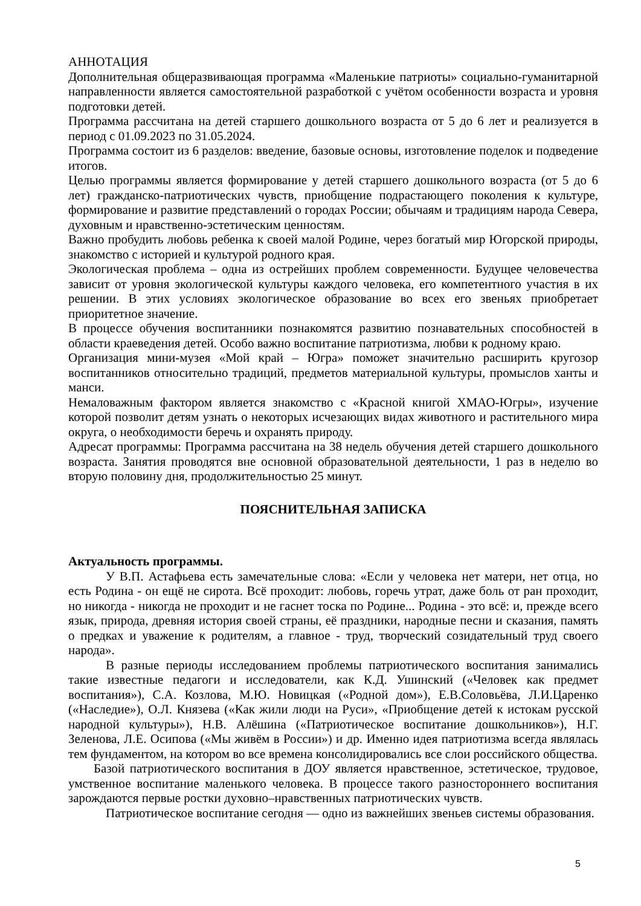АННОТАЦИЯ
Дополнительная общеразвивающая программа «Маленькие патриоты» социально-гуманитарной направленности является самостоятельной разработкой с учётом особенности возраста и уровня подготовки детей.
Программа рассчитана на детей старшего дошкольного возраста от 5 до 6 лет и реализуется в период с 01.09.2023 по 31.05.2024.
Программа состоит из 6 разделов: введение, базовые основы, изготовление поделок и подведение итогов.
Целью программы является формирование у детей старшего дошкольного возраста (от 5 до 6 лет) гражданско-патриотических чувств, приобщение подрастающего поколения к культуре, формирование и развитие представлений о городах России; обычаям и традициям народа Севера, духовным и нравственно-эстетическим ценностям.
Важно пробудить любовь ребенка к своей малой Родине, через богатый мир Югорской природы, знакомство с историей и культурой родного края.
Экологическая проблема – одна из острейших проблем современности. Будущее человечества зависит от уровня экологической культуры каждого человека, его компетентного участия в их решении. В этих условиях экологическое образование во всех его звеньях приобретает приоритетное значение.
В процессе обучения воспитанники познакомятся развитию познавательных способностей в области краеведения детей. Особо важно воспитание патриотизма, любви к родному краю.
Организация мини-музея «Мой край – Югра» поможет значительно расширить кругозор воспитанников относительно традиций, предметов материальной культуры, промыслов ханты и манси.
Немаловажным фактором является знакомство с «Красной книгой ХМАО-Югры», изучение которой позволит детям узнать о некоторых исчезающих видах животного и растительного мира округа, о необходимости беречь и охранять природу.
Адресат программы: Программа рассчитана на 38 недель обучения детей старшего дошкольного возраста. Занятия проводятся вне основной образовательной деятельности, 1 раз в неделю во вторую половину дня, продолжительностью 25 минут.
ПОЯСНИТЕЛЬНАЯ ЗАПИСКА
Актуальность программы.
У В.П. Астафьева есть замечательные слова: «Если у человека нет матери, нет отца, но есть Родина - он ещё не сирота. Всё проходит: любовь, горечь утрат, даже боль от ран проходит, но никогда - никогда не проходит и не гаснет тоска по Родине... Родина - это всё: и, прежде всего язык, природа, древняя история своей страны, её праздники, народные песни и сказания, память о предках и уважение к родителям, а главное - труд, творческий созидательный труд своего народа».
В разные периоды исследованием проблемы патриотического воспитания занимались такие известные педагоги и исследователи, как К.Д. Ушинский («Человек как предмет воспитания»), С.А. Козлова, М.Ю. Новицкая («Родной дом»), Е.В.Соловьёва, Л.И.Царенко («Наследие»), О.Л. Князева («Как жили люди на Руси», «Приобщение детей к истокам русской народной культуры»), Н.В. Алёшина («Патриотическое воспитание дошкольников»), Н.Г. Зеленова, Л.Е. Осипова («Мы живём в России») и др. Именно идея патриотизма всегда являлась тем фундаментом, на котором во все времена консолидировались все слои российского общества.
Базой патриотического воспитания в ДОУ является нравственное, эстетическое, трудовое, умственное воспитание маленького человека. В процессе такого разностороннего воспитания зарождаются первые ростки духовно–нравственных патриотических чувств.
Патриотическое воспитание сегодня — одно из важнейших звеньев системы образования.
5